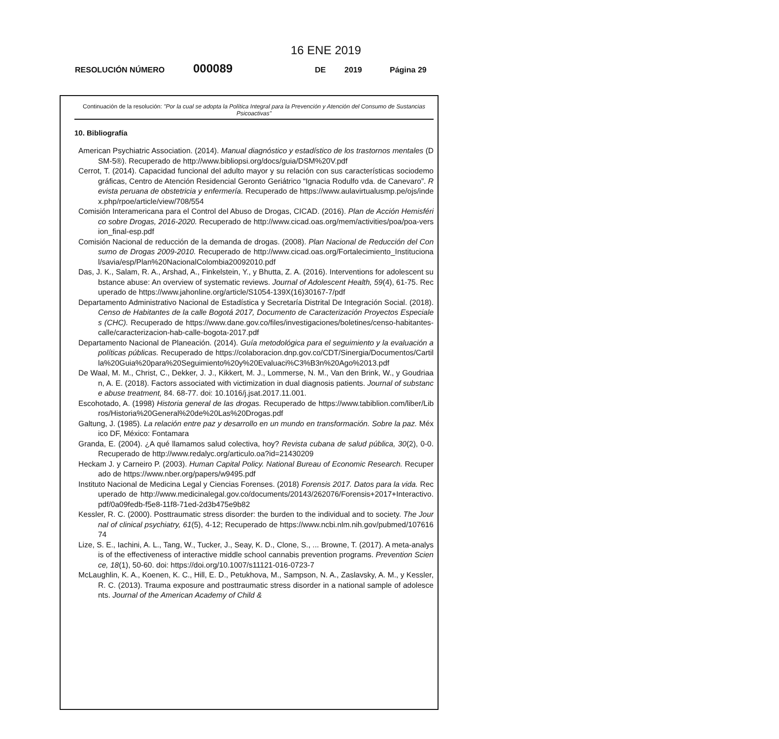16 ENE 2019
RESOLUCIÓN NÚMERO 000089 DE 2019 Página 29
Continuación de la resolución: "Por la cual se adopta la Política Integral para la Prevención y Atención del Consumo de Sustancias Psicoactivas"
10. Bibliografía
American Psychiatric Association. (2014). Manual diagnóstico y estadístico de los trastornos mentales (DSM-5®). Recuperado de http://www.bibliopsi.org/docs/guia/DSM%20V.pdf
Cerrot, T. (2014). Capacidad funcional del adulto mayor y su relación con sus características sociodemográficas, Centro de Atención Residencial Geronto Geriátrico “Ignacia Rodulfo vda. de Canevaro”. Revista peruana de obstetricia y enfermería. Recuperado de https://www.aulavirtualusmp.pe/ojs/index.php/rpoe/article/view/708/554
Comisión Interamericana para el Control del Abuso de Drogas, CICAD. (2016). Plan de Acción Hemisférico sobre Drogas, 2016-2020. Recuperado de http://www.cicad.oas.org/mem/activities/poa/poa-version_final-esp.pdf
Comisión Nacional de reducción de la demanda de drogas. (2008). Plan Nacional de Reducción del Consumo de Drogas 2009-2010. Recuperado de http://www.cicad.oas.org/Fortalecimiento_Institucional/savia/esp/Plan%20NacionalColombia20092010.pdf
Das, J. K., Salam, R. A., Arshad, A., Finkelstein, Y., y Bhutta, Z. A. (2016). Interventions for adolescent substance abuse: An overview of systematic reviews. Journal of Adolescent Health, 59(4), 61-75. Recuperado de https://www.jahonline.org/article/S1054-139X(16)30167-7/pdf
Departamento Administrativo Nacional de Estadística y Secretaría Distrital De Integración Social. (2018). Censo de Habitantes de la calle Bogotá 2017, Documento de Caracterización Proyectos Especiales (CHC). Recuperado de https://www.dane.gov.co/files/investigaciones/boletines/censo-habitantes-calle/caracterizacion-hab-calle-bogota-2017.pdf
Departamento Nacional de Planeación. (2014). Guía metodológica para el seguimiento y la evaluación a políticas públicas. Recuperado de https://colaboracion.dnp.gov.co/CDT/Sinergia/Documentos/Cartilla%20Guia%20para%20Seguimiento%20y%20Evaluaci%C3%B3n%20Ago%2013.pdf
De Waal, M. M., Christ, C., Dekker, J. J., Kikkert, M. J., Lommerse, N. M., Van den Brink, W., y Goudriaan, A. E. (2018). Factors associated with victimization in dual diagnosis patients. Journal of substance abuse treatment, 84. 68-77. doi: 10.1016/j.jsat.2017.11.001.
Escohotado, A. (1998) Historia general de las drogas. Recuperado de https://www.tabiblion.com/liber/Libros/Historia%20General%20de%20Las%20Drogas.pdf
Galtung, J. (1985). La relación entre paz y desarrollo en un mundo en transformación. Sobre la paz. México DF, México: Fontamara
Granda, E. (2004). ¿A qué llamamos salud colectiva, hoy? Revista cubana de salud pública, 30(2), 0-0. Recuperado de http://www.redalyc.org/articulo.oa?id=21430209
Heckam J. y Carneiro P. (2003). Human Capital Policy. National Bureau of Economic Research. Recuperado de https://www.nber.org/papers/w9495.pdf
Instituto Nacional de Medicina Legal y Ciencias Forenses. (2018) Forensis 2017. Datos para la vida. Recuperado de http://www.medicinalegal.gov.co/documents/20143/262076/Forensis+2017+Interactivo.pdf/0a09fedb-f5e8-11f8-71ed-2d3b475e9b82
Kessler, R. C. (2000). Posttraumatic stress disorder: the burden to the individual and to society. The Journal of clinical psychiatry, 61(5), 4-12; Recuperado de https://www.ncbi.nlm.nih.gov/pubmed/10761674
Lize, S. E., Iachini, A. L., Tang, W., Tucker, J., Seay, K. D., Clone, S., ... Browne, T. (2017). A meta-analysis of the effectiveness of interactive middle school cannabis prevention programs. Prevention Science, 18(1), 50-60. doi: https://doi.org/10.1007/s11121-016-0723-7
McLaughlin, K. A., Koenen, K. C., Hill, E. D., Petukhova, M., Sampson, N. A., Zaslavsky, A. M., y Kessler, R. C. (2013). Trauma exposure and posttraumatic stress disorder in a national sample of adolescents. Journal of the American Academy of Child &